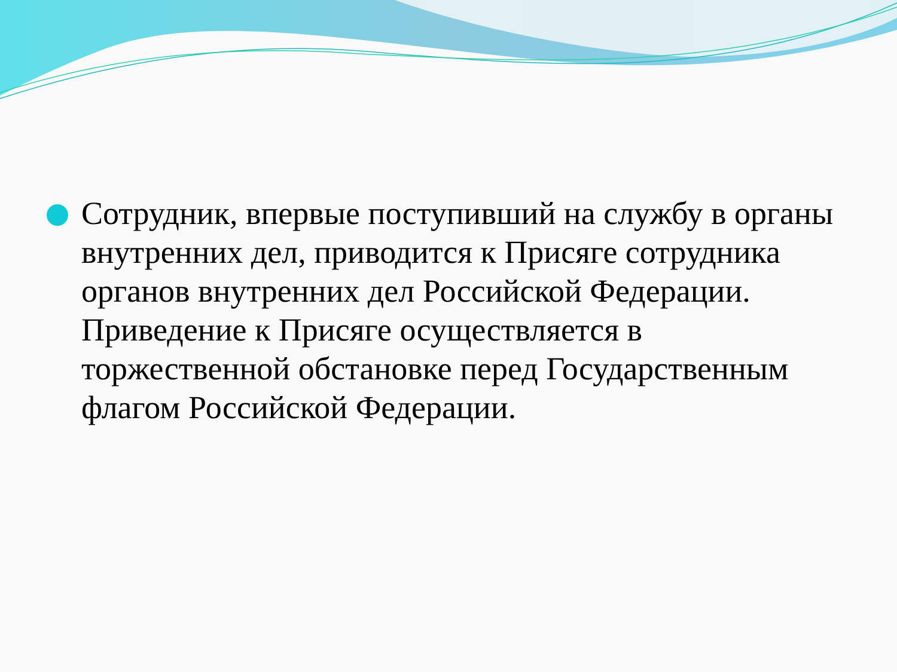Сотрудник, впервые поступивший на службу в органы внутренних дел, приводится к Присяге сотрудника органов внутренних дел Российской Федерации. Приведение к Присяге осуществляется в торжественной обстановке перед Государственным флагом Российской Федерации.